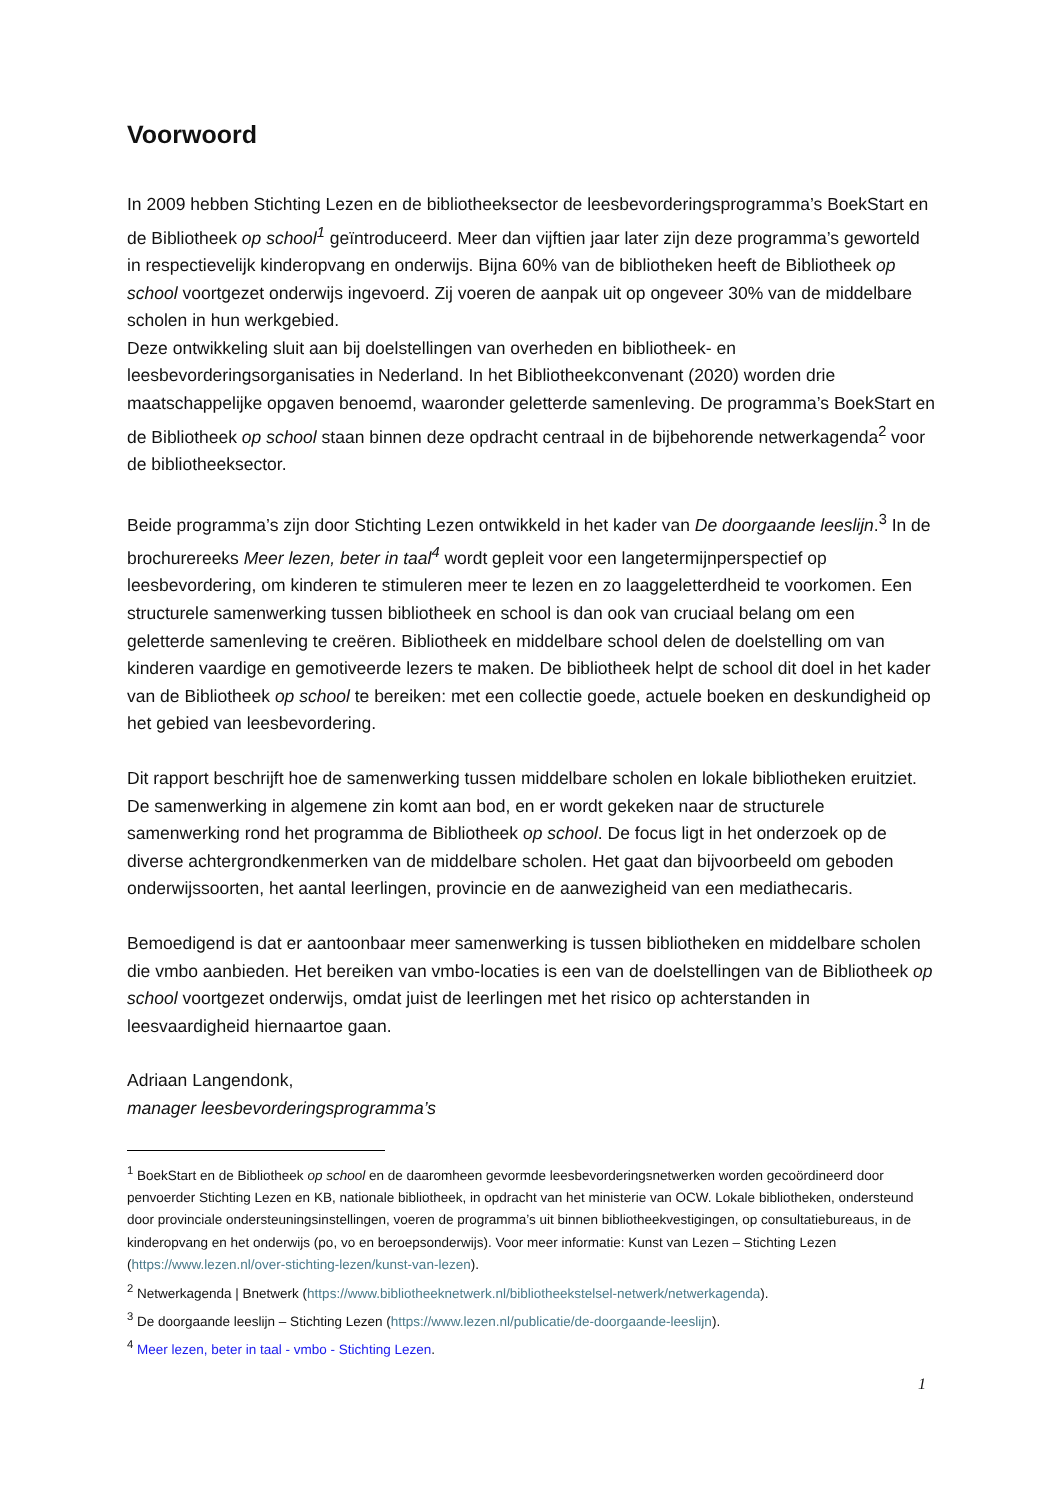Voorwoord
In 2009 hebben Stichting Lezen en de bibliotheeksector de leesbevorderingsprogramma’s BoekStart en de Bibliotheek op school<sup>1</sup> geïntroduceerd. Meer dan vijftien jaar later zijn deze programma’s geworteld in respectievelijk kinderopvang en onderwijs. Bijna 60% van de bibliotheken heeft de Bibliotheek op school voortgezet onderwijs ingevoerd. Zij voeren de aanpak uit op ongeveer 30% van de middelbare scholen in hun werkgebied.
Deze ontwikkeling sluit aan bij doelstellingen van overheden en bibliotheek- en leesbevorderingsorganisaties in Nederland. In het Bibliotheekconvenant (2020) worden drie maatschappelijke opgaven benoemd, waaronder geletterde samenleving. De programma’s BoekStart en de Bibliotheek op school staan binnen deze opdracht centraal in de bijbehorende netwerkagenda<sup>2</sup> voor de bibliotheeksector.
Beide programma’s zijn door Stichting Lezen ontwikkeld in het kader van De doorgaande leeslijn.<sup>3</sup> In de brochurereeks Meer lezen, beter in taal<sup>4</sup> wordt gepleit voor een langetermijnperspectief op leesbevordering, om kinderen te stimuleren meer te lezen en zo laaggeletterdheid te voorkomen. Een structurele samenwerking tussen bibliotheek en school is dan ook van cruciaal belang om een geletterde samenleving te creëren. Bibliotheek en middelbare school delen de doelstelling om van kinderen vaardige en gemotiveerde lezers te maken. De bibliotheek helpt de school dit doel in het kader van de Bibliotheek op school te bereiken: met een collectie goede, actuele boeken en deskundigheid op het gebied van leesbevordering.
Dit rapport beschrijft hoe de samenwerking tussen middelbare scholen en lokale bibliotheken eruitziet. De samenwerking in algemene zin komt aan bod, en er wordt gekeken naar de structurele samenwerking rond het programma de Bibliotheek op school. De focus ligt in het onderzoek op de diverse achtergrondkenmerken van de middelbare scholen. Het gaat dan bijvoorbeeld om geboden onderwijssoorten, het aantal leerlingen, provincie en de aanwezigheid van een mediathecaris.
Bemoedigend is dat er aantoonbaar meer samenwerking is tussen bibliotheken en middelbare scholen die vmbo aanbieden. Het bereiken van vmbo-locaties is een van de doelstellingen van de Bibliotheek op school voortgezet onderwijs, omdat juist de leerlingen met het risico op achterstanden in leesvaardigheid hiernaartoe gaan.
Adriaan Langendonk,
manager leesbevorderingsprogramma’s
<sup>1</sup> BoekStart en de Bibliotheek op school en de daaromheen gevormde leesbevorderingsnetwerken worden gecoördineerd door penvoerder Stichting Lezen en KB, nationale bibliotheek, in opdracht van het ministerie van OCW. Lokale bibliotheken, ondersteund door provinciale ondersteuningsinstellingen, voeren de programma’s uit binnen bibliotheekvestigingen, op consultatiebureaus, in de kinderopvang en het onderwijs (po, vo en beroepsonderwijs). Voor meer informatie: Kunst van Lezen – Stichting Lezen (https://www.lezen.nl/over-stichting-lezen/kunst-van-lezen).
<sup>2</sup> Netwerkagenda | Bnetwerk (https://www.bibliotheeknetwerk.nl/bibliotheekstelsel-netwerk/netwerkagenda).
<sup>3</sup> De doorgaande leeslijn – Stichting Lezen (https://www.lezen.nl/publicatie/de-doorgaande-leeslijn).
<sup>4</sup> Meer lezen, beter in taal - vmbo - Stichting Lezen.
1